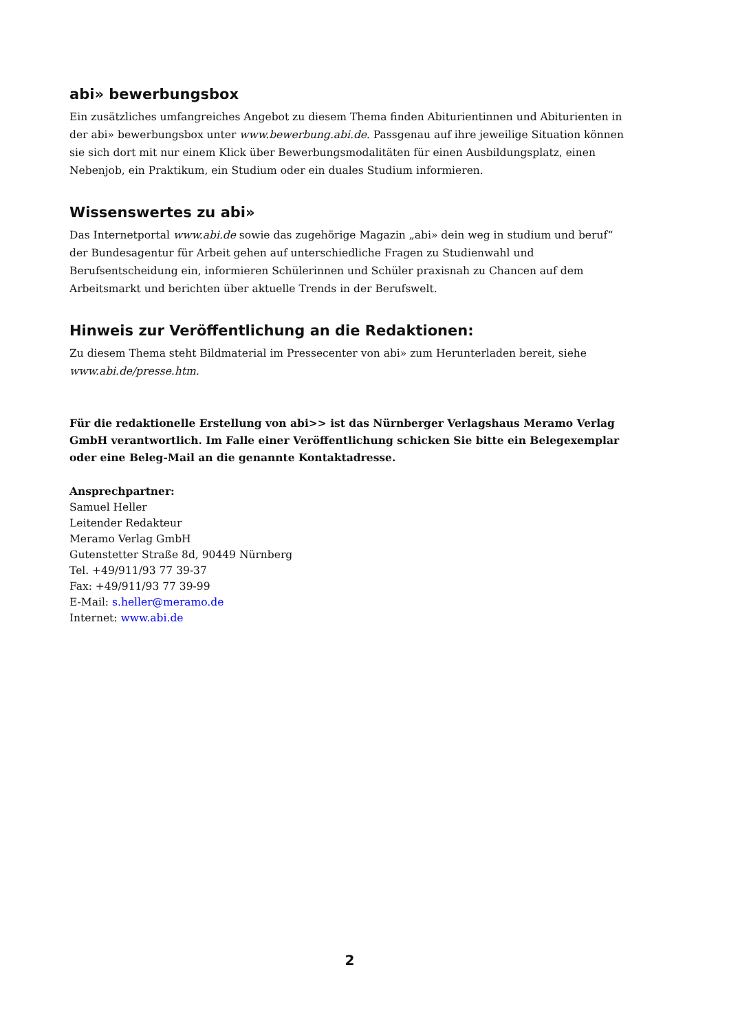abi» bewerbungsbox
Ein zusätzliches umfangreiches Angebot zu diesem Thema finden Abiturientinnen und Abiturienten in der abi» bewerbungsbox unter www.bewerbung.abi.de. Passgenau auf ihre jeweilige Situation können sie sich dort mit nur einem Klick über Bewerbungsmodalitäten für einen Ausbildungsplatz, einen Nebenjob, ein Praktikum, ein Studium oder ein duales Studium informieren.
Wissenswertes zu abi»
Das Internetportal www.abi.de sowie das zugehörige Magazin „abi» dein weg in studium und beruf“ der Bundesagentur für Arbeit gehen auf unterschiedliche Fragen zu Studienwahl und Berufsentscheidung ein, informieren Schülerinnen und Schüler praxisnah zu Chancen auf dem Arbeitsmarkt und berichten über aktuelle Trends in der Berufswelt.
Hinweis zur Veröffentlichung an die Redaktionen:
Zu diesem Thema steht Bildmaterial im Pressecenter von abi» zum Herunterladen bereit, siehe www.abi.de/presse.htm.
Für die redaktionelle Erstellung von abi>> ist das Nürnberger Verlagshaus Meramo Verlag GmbH verantwortlich. Im Falle einer Veröffentlichung schicken Sie bitte ein Belegexemplar oder eine Beleg-Mail an die genannte Kontaktadresse.
Ansprechpartner:
Samuel Heller
Leitender Redakteur
Meramo Verlag GmbH
Gutenstetter Straße 8d, 90449 Nürnberg
Tel. +49/911/93 77 39-37
Fax: +49/911/93 77 39-99
E-Mail: s.heller@meramo.de
Internet: www.abi.de
2